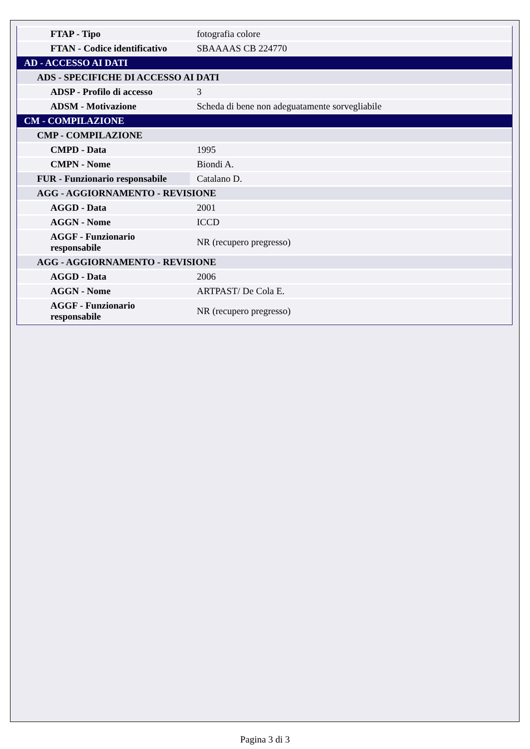| FTAP - Tipo | fotografia colore |
| FTAN - Codice identificativo | SBAAAAS CB 224770 |
| AD - ACCESSO AI DATI | |
| ADS - SPECIFICHE DI ACCESSO AI DATI | |
| ADSP - Profilo di accesso | 3 |
| ADSM - Motivazione | Scheda di bene non adeguatamente sorvegliabile |
| CM - COMPILAZIONE | |
| CMP - COMPILAZIONE | |
| CMPD - Data | 1995 |
| CMPN - Nome | Biondi A. |
| FUR - Funzionario responsabile | Catalano D. |
| AGG - AGGIORNAMENTO - REVISIONE | |
| AGGD - Data | 2001 |
| AGGN - Nome | ICCD |
| AGGF - Funzionario responsabile | NR (recupero pregresso) |
| AGG - AGGIORNAMENTO - REVISIONE | |
| AGGD - Data | 2006 |
| AGGN - Nome | ARTPAST/ De Cola E. |
| AGGF - Funzionario responsabile | NR (recupero pregresso) |
Pagina 3 di 3